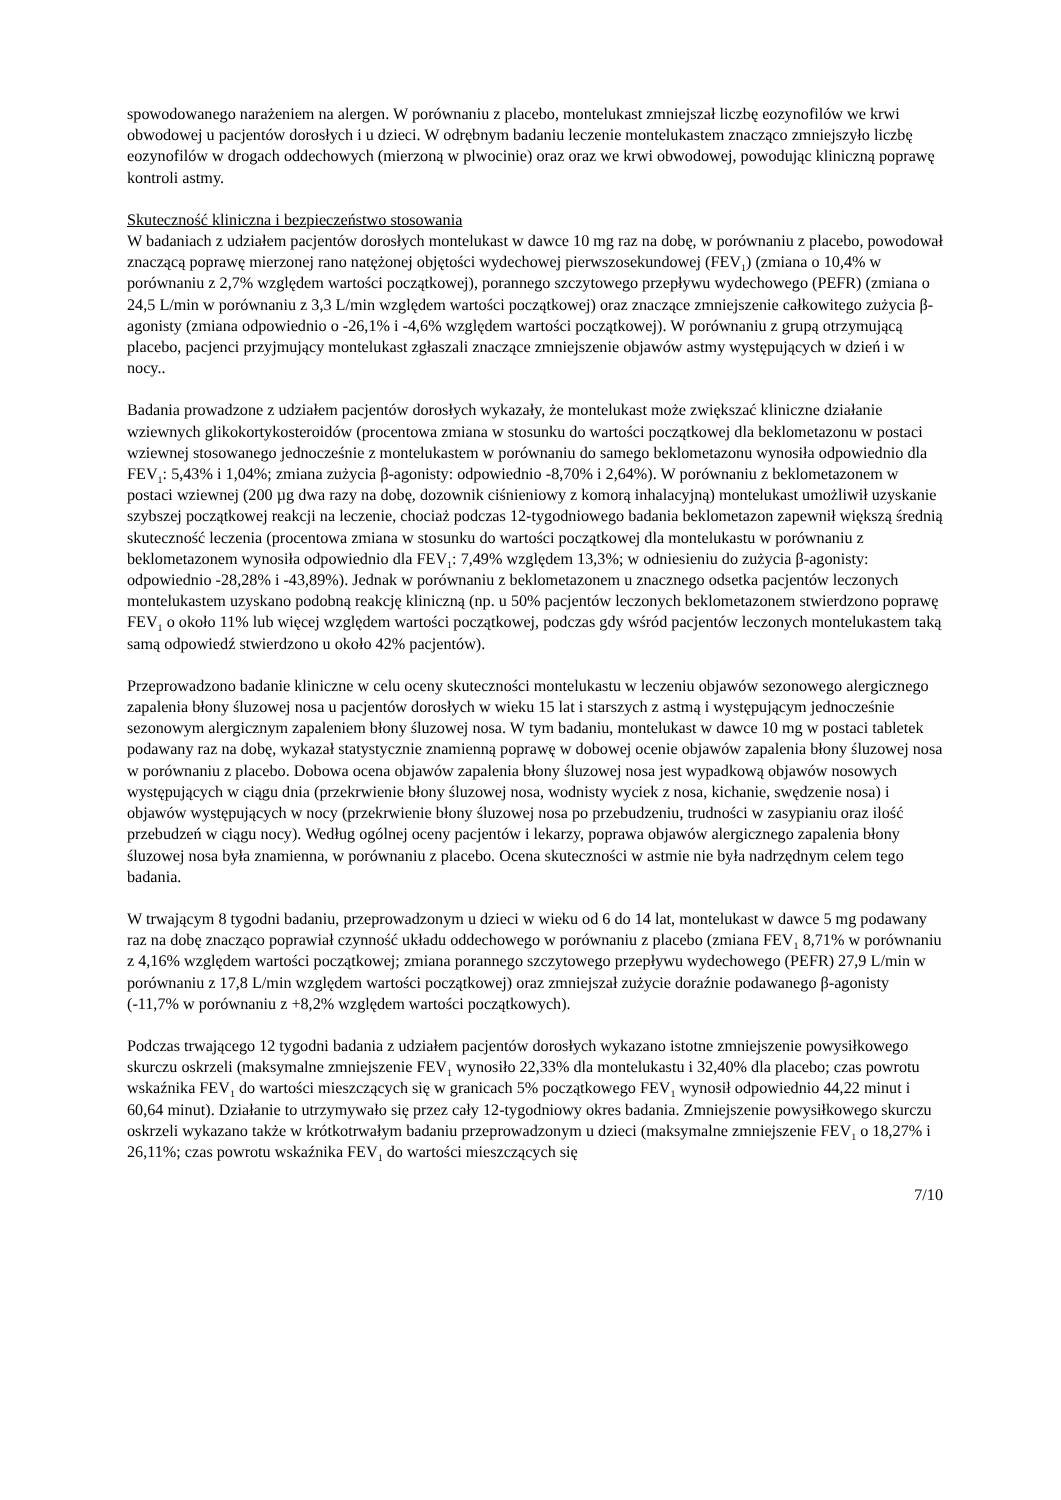spowodowanego narażeniem na alergen. W porównaniu z placebo, montelukast zmniejszał liczbę eozynofilów we krwi obwodowej u pacjentów dorosłych i u dzieci. W odrębnym badaniu leczenie montelukastem znacząco zmniejszyło liczbę eozynofilów w drogach oddechowych (mierzoną w plwocinie) oraz oraz we krwi obwodowej, powodując kliniczną poprawę kontroli astmy.
Skuteczność kliniczna i bezpieczeństwo stosowania
W badaniach z udziałem pacjentów dorosłych montelukast w dawce 10 mg raz na dobę, w porównaniu z placebo, powodował znaczącą poprawę mierzonej rano natężonej objętości wydechowej pierwszosekundowej (FEV<sub>1</sub>) (zmiana o 10,4% w porównaniu z 2,7% względem wartości początkowej), porannego szczytowego przepływu wydechowego (PEFR) (zmiana o 24,5 L/min w porównaniu z 3,3 L/min względem wartości początkowej) oraz znaczące zmniejszenie całkowitego zużycia β-agonisty (zmiana odpowiednio o -26,1% i -4,6% względem wartości początkowej). W porównaniu z grupą otrzymującą placebo, pacjenci przyjmujący montelukast zgłaszali znaczące zmniejszenie objawów astmy występujących w dzień i w nocy..
Badania prowadzone z udziałem pacjentów dorosłych wykazały, że montelukast może zwiększać kliniczne działanie wziewnych glikokortykosteroidów (procentowa zmiana w stosunku do wartości początkowej dla beklometazonu w postaci wziewnej stosowanego jednocześnie z montelukastem w porównaniu do samego beklometazonu wynosiła odpowiednio dla FEV<sub>1</sub>: 5,43% i 1,04%; zmiana zużycia β-agonisty: odpowiednio -8,70% i 2,64%). W porównaniu z beklometazonem w postaci wziewnej (200 µg dwa razy na dobę, dozownik ciśnieniowy z komorą inhalacyjną) montelukast umożliwił uzyskanie szybszej początkowej reakcji na leczenie, chociaż podczas 12-tygodniowego badania beklometazon zapewnił większą średnią skuteczność leczenia (procentowa zmiana w stosunku do wartości początkowej dla montelukastu w porównaniu z beklometazonem wynosiła odpowiednio dla FEV<sub>1</sub>: 7,49% względem 13,3%; w odniesieniu do zużycia β-agonisty: odpowiednio -28,28% i -43,89%). Jednak w porównaniu z beklometazonem u znacznego odsetka pacjentów leczonych montelukastem uzyskano podobną reakcję kliniczną (np. u 50% pacjentów leczonych beklometazonem stwierdzono poprawę FEV<sub>1</sub> o około 11% lub więcej względem wartości początkowej, podczas gdy wśród pacjentów leczonych montelukastem taką samą odpowiedź stwierdzono u około 42% pacjentów).
Przeprowadzono badanie kliniczne w celu oceny skuteczności montelukastu w leczeniu objawów sezonowego alergicznego zapalenia błony śluzowej nosa u pacjentów dorosłych w wieku 15 lat i starszych z astmą i występującym jednocześnie sezonowym alergicznym zapaleniem błony śluzowej nosa. W tym badaniu, montelukast w dawce 10 mg w postaci tabletek podawany raz na dobę, wykazał statystycznie znamienną poprawę w dobowej ocenie objawów zapalenia błony śluzowej nosa w porównaniu z placebo. Dobowa ocena objawów zapalenia błony śluzowej nosa jest wypadkową objawów nosowych występujących w ciągu dnia (przekrwienie błony śluzowej nosa, wodnisty wyciek z nosa, kichanie, swędzenie nosa) i objawów występujących w nocy (przekrwienie błony śluzowej nosa po przebudzeniu, trudności w zasypianiu oraz ilość przebudzeń w ciągu nocy). Według ogólnej oceny pacjentów i lekarzy, poprawa objawów alergicznego zapalenia błony śluzowej nosa była znamienna, w porównaniu z placebo. Ocena skuteczności w astmie nie była nadrzędnym celem tego badania.
W trwającym 8 tygodni badaniu, przeprowadzonym u dzieci w wieku od 6 do 14 lat, montelukast w dawce 5 mg podawany raz na dobę znacząco poprawiał czynność układu oddechowego w porównaniu z placebo (zmiana FEV<sub>1</sub> 8,71% w porównaniu z 4,16% względem wartości początkowej; zmiana porannego szczytowego przepływu wydechowego (PEFR) 27,9 L/min w porównaniu z 17,8 L/min względem wartości początkowej) oraz zmniejszał zużycie doraźnie podawanego β-agonisty (-11,7% w porównaniu z +8,2% względem wartości początkowych).
Podczas trwającego 12 tygodni badania z udziałem pacjentów dorosłych wykazano istotne zmniejszenie powysiłkowego skurczu oskrzeli (maksymalne zmniejszenie FEV<sub>1</sub> wynosiło 22,33% dla montelukastu i 32,40% dla placebo; czas powrotu wskaźnika FEV<sub>1</sub> do wartości mieszczących się w granicach 5% początkowego FEV<sub>1</sub> wynosił odpowiednio 44,22 minut i 60,64 minut). Działanie to utrzymywało się przez cały 12-tygodniowy okres badania. Zmniejszenie powysiłkowego skurczu oskrzeli wykazano także w krótkotrwałym badaniu przeprowadzonym u dzieci (maksymalne zmniejszenie FEV<sub>1</sub> o 18,27% i 26,11%; czas powrotu wskaźnika FEV<sub>1</sub> do wartości mieszczących się
7/10